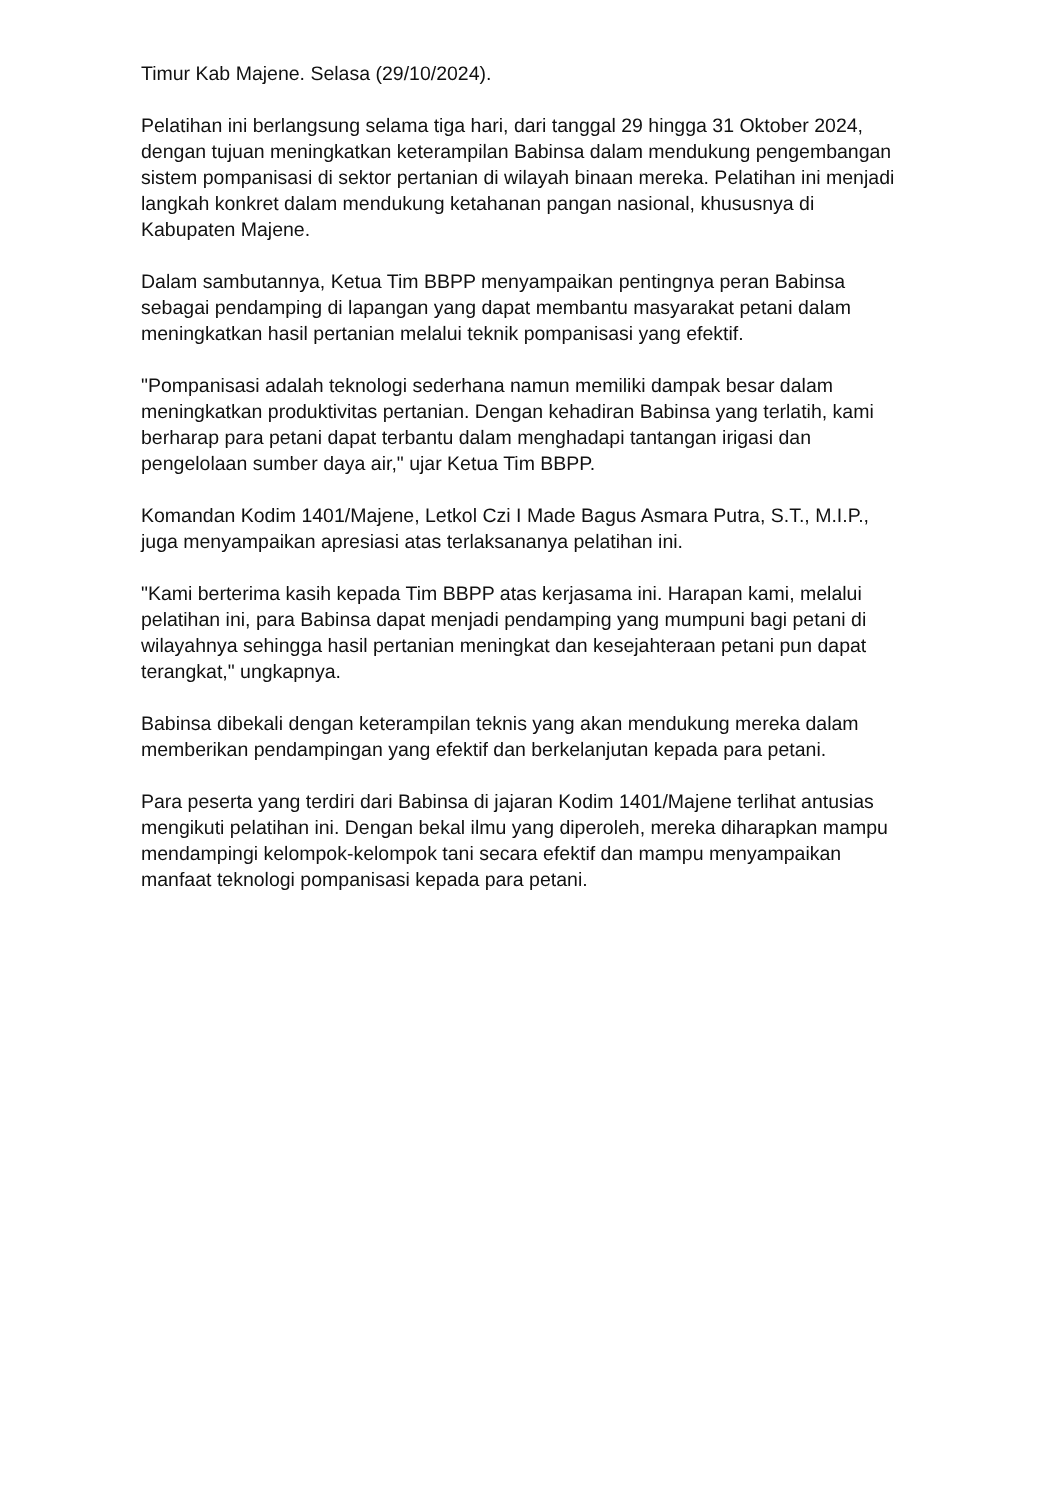Timur Kab Majene. Selasa (29/10/2024).
Pelatihan ini berlangsung selama tiga hari, dari tanggal 29 hingga 31 Oktober 2024, dengan tujuan meningkatkan keterampilan Babinsa dalam mendukung pengembangan sistem pompanisasi di sektor pertanian di wilayah binaan mereka. Pelatihan ini menjadi langkah konkret dalam mendukung ketahanan pangan nasional, khususnya di Kabupaten Majene.
Dalam sambutannya, Ketua Tim BBPP menyampaikan pentingnya peran Babinsa sebagai pendamping di lapangan yang dapat membantu masyarakat petani dalam meningkatkan hasil pertanian melalui teknik pompanisasi yang efektif.
"Pompanisasi adalah teknologi sederhana namun memiliki dampak besar dalam meningkatkan produktivitas pertanian. Dengan kehadiran Babinsa yang terlatih, kami berharap para petani dapat terbantu dalam menghadapi tantangan irigasi dan pengelolaan sumber daya air," ujar Ketua Tim BBPP.
Komandan Kodim 1401/Majene, Letkol Czi I Made Bagus Asmara Putra, S.T., M.I.P., juga menyampaikan apresiasi atas terlaksananya pelatihan ini.
"Kami berterima kasih kepada Tim BBPP atas kerjasama ini. Harapan kami, melalui pelatihan ini, para Babinsa dapat menjadi pendamping yang mumpuni bagi petani di wilayahnya sehingga hasil pertanian meningkat dan kesejahteraan petani pun dapat terangkat," ungkapnya.
Babinsa dibekali dengan keterampilan teknis yang akan mendukung mereka dalam memberikan pendampingan yang efektif dan berkelanjutan kepada para petani.
Para peserta yang terdiri dari Babinsa di jajaran Kodim 1401/Majene terlihat antusias mengikuti pelatihan ini. Dengan bekal ilmu yang diperoleh, mereka diharapkan mampu mendampingi kelompok-kelompok tani secara efektif dan mampu menyampaikan manfaat teknologi pompanisasi kepada para petani.